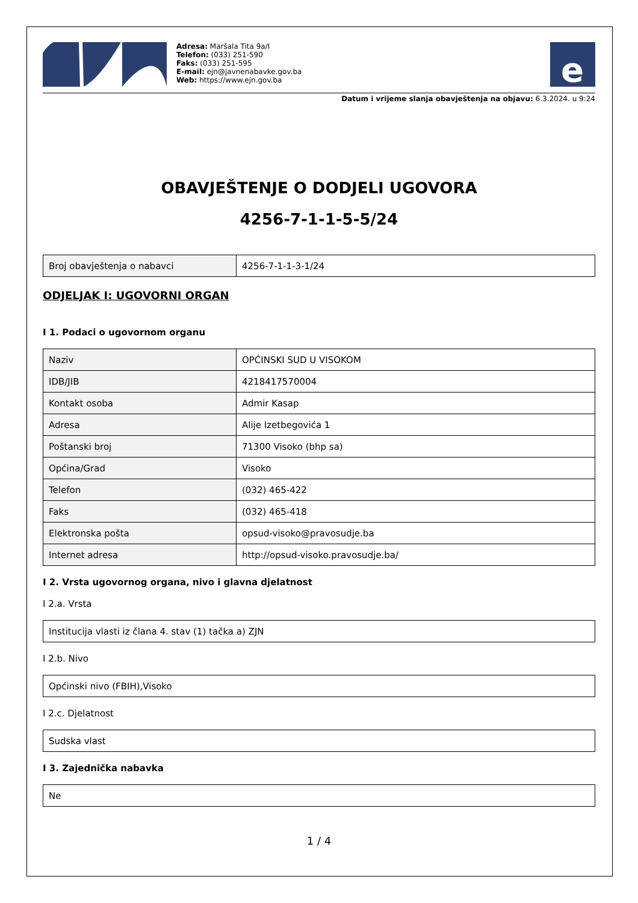Adresa: Maršala Tita 9a/I
Telefon: (033) 251-590
Faks: (033) 251-595
E-mail: ejn@javnenabavke.gov.ba
Web: https://www.ejn.gov.ba
e
Datum i vrijeme slanja obavještenja na objavu: 6.3.2024. u 9:24
OBAVJEŠTENJE O DODJELI UGOVORA
4256-7-1-1-5-5/24
| Broj obavještenja o nabavci | 4256-7-1-1-3-1/24 |
ODJELJAK I: UGOVORNI ORGAN
I 1. Podaci o ugovornom organu
| Naziv | OPĆINSKI SUD U VISOKOM |
| IDB/JIB | 4218417570004 |
| Kontakt osoba | Admir Kasap |
| Adresa | Alije Izetbegovića 1 |
| Poštanski broj | 71300 Visoko (bhp sa) |
| Općina/Grad | Visoko |
| Telefon | (032) 465-422 |
| Faks | (032) 465-418 |
| Elektronska pošta | opsud-visoko@pravosudje.ba |
| Internet adresa | http://opsud-visoko.pravosudje.ba/ |
I 2. Vrsta ugovornog organa, nivo i glavna djelatnost
I 2.a. Vrsta
| Institucija vlasti iz člana 4. stav (1) tačka a) ZJN |
I 2.b. Nivo
| Općinski nivo (FBIH),Visoko |
I 2.c. Djelatnost
| Sudska vlast |
I 3. Zajednička nabavka
| Ne |
1 / 4